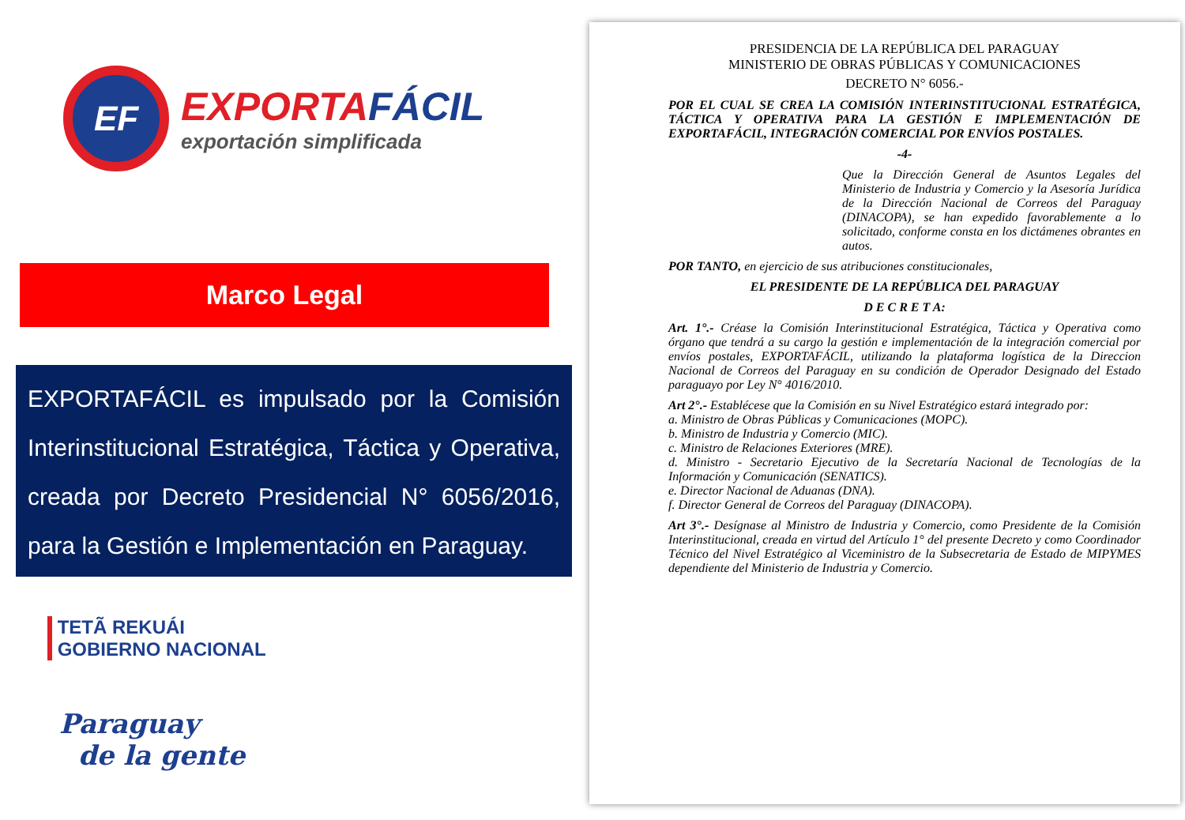EF
EXPORTAFÁCIL
exportación simplificada
Marco Legal
EXPORTAFÁCIL es impulsado por la Comisión Interinstitucional Estratégica, Táctica y Operativa, creada por Decreto Presidencial N° 6056/2016, para la Gestión e Implementación en Paraguay.
TETÃ REKUÁI
GOBIERNO NACIONAL
Paraguay
de la gente
PRESIDENCIA DE LA REPÚBLICA DEL PARAGUAY
MINISTERIO DE OBRAS PÚBLICAS Y COMUNICACIONES
DECRETO N° 6056.-
POR EL CUAL SE CREA LA COMISIÓN INTERINSTITUCIONAL ESTRATÉGICA, TÁCTICA Y OPERATIVA PARA LA GESTIÓN E IMPLEMENTACIÓN DE EXPORTAFÁCIL, INTEGRACIÓN COMERCIAL POR ENVÍOS POSTALES.
-4-
Que la Dirección General de Asuntos Legales del Ministerio de Industria y Comercio y la Asesoría Jurídica de la Dirección Nacional de Correos del Paraguay (DINACOPA), se han expedido favorablemente a lo solicitado, conforme consta en los dictámenes obrantes en autos.
POR TANTO, en ejercicio de sus atribuciones constitucionales,
EL PRESIDENTE DE LA REPÚBLICA DEL PARAGUAY
D E C R E T A:
Art. 1°.- Créase la Comisión Interinstitucional Estratégica, Táctica y Operativa como órgano que tendrá a su cargo la gestión e implementación de la integración comercial por envíos postales, EXPORTAFÁCIL, utilizando la plataforma logística de la Direccion Nacional de Correos del Paraguay en su condición de Operador Designado del Estado paraguayo por Ley N° 4016/2010.
Art 2°.- Establécese que la Comisión en su Nivel Estratégico estará integrado por:
a. Ministro de Obras Públicas y Comunicaciones (MOPC).
b. Ministro de Industria y Comercio (MIC).
c. Ministro de Relaciones Exteriores (MRE).
d. Ministro - Secretario Ejecutivo de la Secretaría Nacional de Tecnologías de la Información y Comunicación (SENATICS).
e. Director Nacional de Aduanas (DNA).
f. Director General de Correos del Paraguay (DINACOPA).
Art 3°.- Desígnase al Ministro de Industria y Comercio, como Presidente de la Comisión Interinstitucional, creada en virtud del Artículo 1° del presente Decreto y como Coordinador Técnico del Nivel Estratégico al Viceministro de la Subsecretaria de Estado de MIPYMES dependiente del Ministerio de Industria y Comercio.